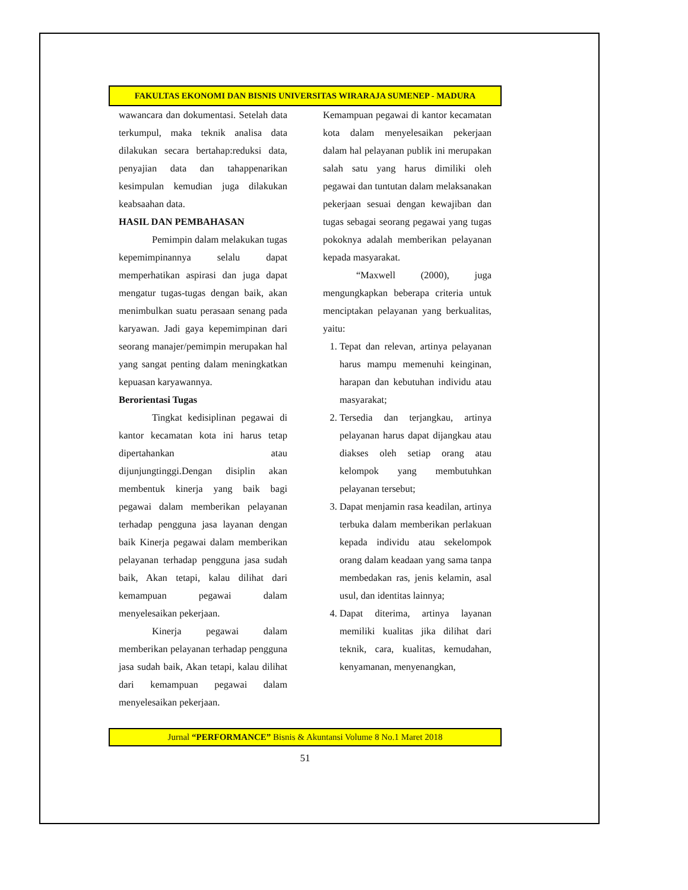FAKULTAS EKONOMI DAN BISNIS UNIVERSITAS WIRARAJA SUMENEP - MADURA
wawancara dan dokumentasi. Setelah data terkumpul, maka teknik analisa data dilakukan secara bertahap:reduksi data, penyajian data dan tahappenarikan kesimpulan kemudian juga dilakukan keabsaahan data.
HASIL DAN PEMBAHASAN
Pemimpin dalam melakukan tugas kepemimpinannya selalu dapat memperhatikan aspirasi dan juga dapat mengatur tugas-tugas dengan baik, akan menimbulkan suatu perasaan senang pada karyawan. Jadi gaya kepemimpinan dari seorang manajer/pemimpin merupakan hal yang sangat penting dalam meningkatkan kepuasan karyawannya.
Berorientasi Tugas
Tingkat kedisiplinan pegawai di kantor kecamatan kota ini harus tetap dipertahankan atau dijunjungtinggi.Dengan disiplin akan membentuk kinerja yang baik bagi pegawai dalam memberikan pelayanan terhadap pengguna jasa layanan dengan baik Kinerja pegawai dalam memberikan pelayanan terhadap pengguna jasa sudah baik, Akan tetapi, kalau dilihat dari kemampuan pegawai dalam menyelesaikan pekerjaan.
Kinerja pegawai dalam memberikan pelayanan terhadap pengguna jasa sudah baik, Akan tetapi, kalau dilihat dari kemampuan pegawai dalam menyelesaikan pekerjaan.
Kemampuan pegawai di kantor kecamatan kota dalam menyelesaikan pekerjaan dalam hal pelayanan publik ini merupakan salah satu yang harus dimiliki oleh pegawai dan tuntutan dalam melaksanakan pekerjaan sesuai dengan kewajiban dan tugas sebagai seorang pegawai yang tugas pokoknya adalah memberikan pelayanan kepada masyarakat.
“Maxwell (2000), juga mengungkapkan beberapa criteria untuk menciptakan pelayanan yang berkualitas, yaitu:
1. Tepat dan relevan, artinya pelayanan harus mampu memenuhi keinginan, harapan dan kebutuhan individu atau masyarakat;
2. Tersedia dan terjangkau, artinya pelayanan harus dapat dijangkau atau diakses oleh setiap orang atau kelompok yang membutuhkan pelayanan tersebut;
3. Dapat menjamin rasa keadilan, artinya terbuka dalam memberikan perlakuan kepada individu atau sekelompok orang dalam keadaan yang sama tanpa membedakan ras, jenis kelamin, asal usul, dan identitas lainnya;
4. Dapat diterima, artinya layanan memiliki kualitas jika dilihat dari teknik, cara, kualitas, kemudahan, kenyamanan, menyenangkan,
Jurnal “PERFORMANCE” Bisnis & Akuntansi Volume 8 No.1 Maret 2018
51